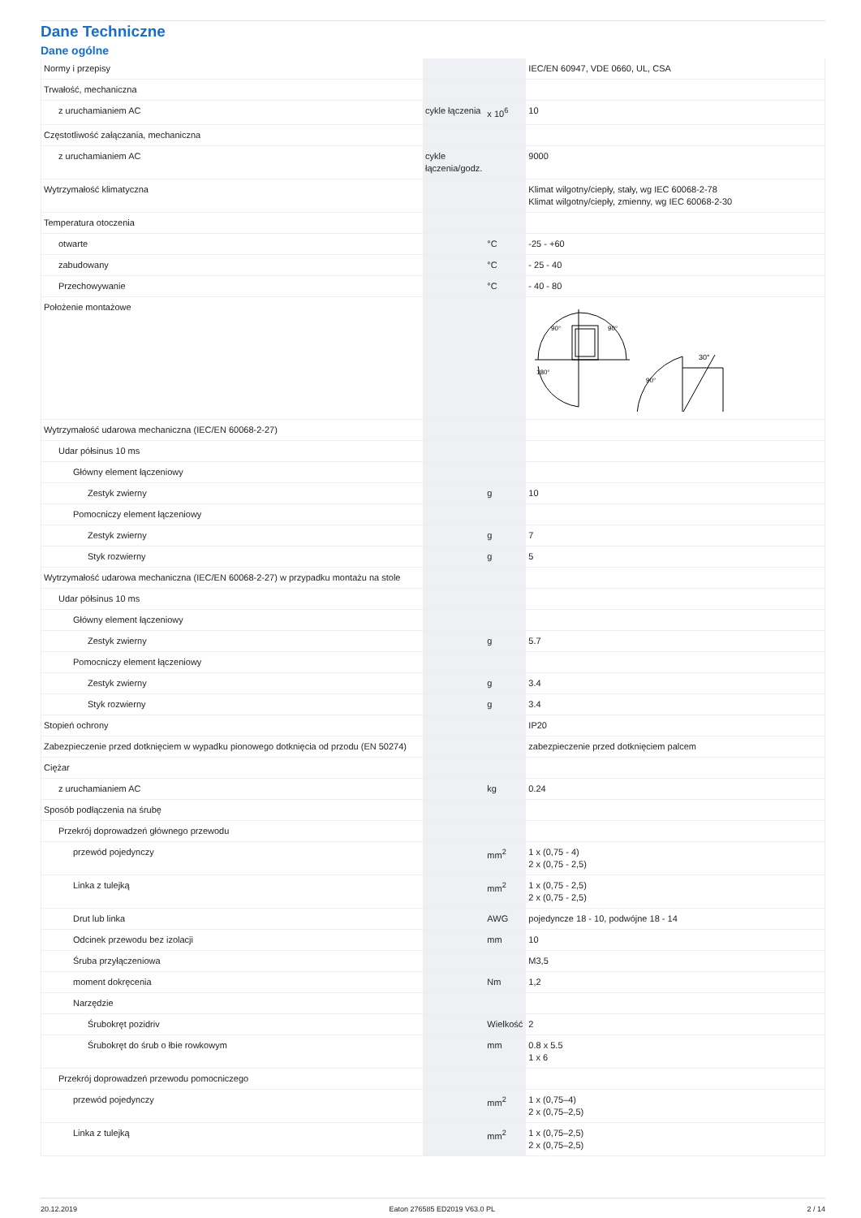Dane Techniczne
Dane ogólne
| Normy i przepisy | | | IEC/EN 60947, VDE 0660, UL, CSA |
| Trwałość, mechaniczna | | | |
| z uruchamianiem AC | cykle łączenia | x 10<sup>6</sup> | 10 |
| Częstotliwość załączania, mechaniczna | | | |
| z uruchamianiem AC | cykle łączenia/godz. | | 9000 |
| Wytrzymałość klimatyczna | | | Klimat wilgotny/ciepły, stały, wg IEC 60068-2-78 Klimat wilgotny/ciepły, zmienny, wg IEC 60068-2-30 |
| Temperatura otoczenia | | | |
| otwarte | | °C | -25 - +60 |
| zabudowany | | °C | - 25 - 40 |
| Przechowywanie | | °C | - 40 - 80 |
| Położenie montażowe | | | 90° 90° 180° 30° 90° |
| Wytrzymałość udarowa mechaniczna (IEC/EN 60068-2-27) | | | |
| Udar półsinus 10 ms | | | |
| Główny element łączeniowy | | | |
| Zestyk zwierny | | g | 10 |
| Pomocniczy element łączeniowy | | | |
| Zestyk zwierny | | g | 7 |
| Styk rozwierny | | g | 5 |
| Wytrzymałość udarowa mechaniczna (IEC/EN 60068-2-27) w przypadku montażu na stole | | | |
| Udar półsinus 10 ms | | | |
| Główny element łączeniowy | | | |
| Zestyk zwierny | | g | 5.7 |
| Pomocniczy element łączeniowy | | | |
| Zestyk zwierny | | g | 3.4 |
| Styk rozwierny | | g | 3.4 |
| Stopień ochrony | | | IP20 |
| Zabezpieczenie przed dotknięciem w wypadku pionowego dotknięcia od przodu (EN 50274) | | | zabezpieczenie przed dotknięciem palcem |
| Ciężar | | | |
| z uruchamianiem AC | | kg | 0.24 |
| Sposób podłączenia na śrubę | | | |
| Przekrój doprowadzeń głównego przewodu | | | |
| przewód pojedynczy | | mm<sup>2</sup> | 1 x (0,75 - 4) 2 x (0,75 - 2,5) |
| Linka z tulejką | | mm<sup>2</sup> | 1 x (0,75 - 2,5) 2 x (0,75 - 2,5) |
| Drut lub linka | | AWG | pojedyncze 18 - 10, podwójne 18 - 14 |
| Odcinek przewodu bez izolacji | | mm | 10 |
| Śruba przyłączeniowa | | | M3,5 |
| moment dokręcenia | | Nm | 1,2 |
| Narzędzie | | | |
| Śrubokręt pozidriv | | Wielkość | 2 |
| Śrubokręt do śrub o łbie rowkowym | | mm | 0.8 x 5.5 1 x 6 |
| Przekrój doprowadzeń przewodu pomocniczego | | | |
| przewód pojedynczy | | mm<sup>2</sup> | 1 x (0,75–4) 2 x (0,75–2,5) |
| Linka z tulejką | | mm<sup>2</sup> | 1 x (0,75–2,5) 2 x (0,75–2,5) |
20.12.2019 Eaton 276585 ED2019 V63.0 PL 2 / 14